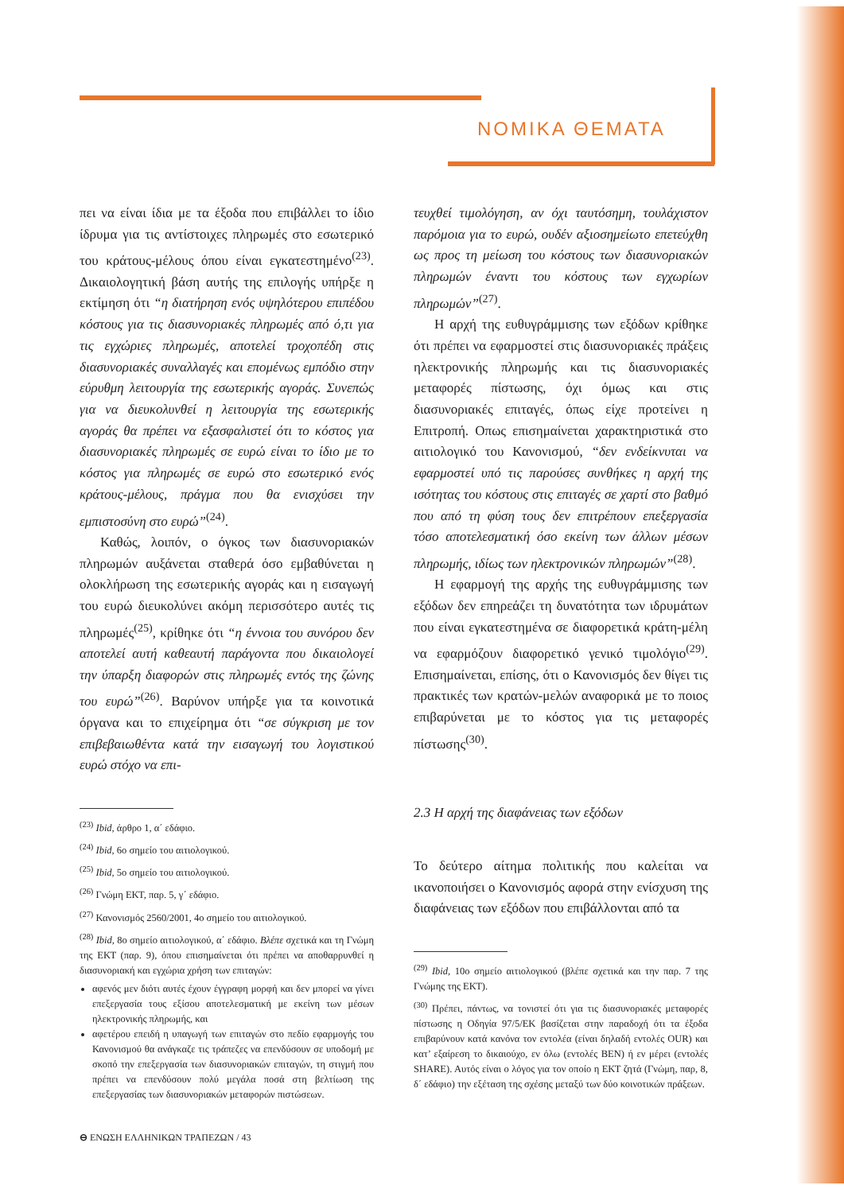ΝΟΜΙΚΑ ΘΕΜΑΤΑ
πει να είναι ίδια με τα έξοδα που επιβάλλει το ίδιο ίδρυμα για τις αντίστοιχες πληρωμές στο εσωτερικό του κράτους-μέλους όπου είναι εγκατεστημένο<sup>(23)</sup>. Δικαιολογητική βάση αυτής της επιλογής υπήρξε η εκτίμηση ότι “η διατήρηση ενός υψηλότερου επιπέδου κόστους για τις διασυνοριακές πληρωμές από ό,τι για τις εγχώριες πληρωμές, αποτελεί τροχοπέδη στις διασυνοριακές συναλλαγές και επομένως εμπόδιο στην εύρυθμη λειτουργία της εσωτερικής αγοράς. Συνεπώς για να διευκολυνθεί η λειτουργία της εσωτερικής αγοράς θα πρέπει να εξασφαλιστεί ότι το κόστος για διασυνοριακές πληρωμές σε ευρώ είναι το ίδιο με το κόστος για πληρωμές σε ευρώ στο εσωτερικό ενός κράτους-μέλους, πράγμα που θα ενισχύσει την εμπιστοσύνη στο ευρώ”<sup>(24)</sup>.
Καθώς, λοιπόν, ο όγκος των διασυνοριακών πληρωμών αυξάνεται σταθερά όσο εμβαθύνεται η ολοκλήρωση της εσωτερικής αγοράς και η εισαγωγή του ευρώ διευκολύνει ακόμη περισσότερο αυτές τις πληρωμές<sup>(25)</sup>, κρίθηκε ότι “η έννοια του συνόρου δεν αποτελεί αυτή καθεαυτή παράγοντα που δικαιολογεί την ύπαρξη διαφορών στις πληρωμές εντός της ζώνης του ευρώ”<sup>(26)</sup>. Βαρύνον υπήρξε για τα κοινοτικά όργανα και το επιχείρημα ότι “σε σύγκριση με τον επιβεβαιωθέντα κατά την εισαγωγή του λογιστικού ευρώ στόχο να επι-
<sup>(23)</sup> Ibid, άρθρο 1, α΄ εδάφιο.
<sup>(24)</sup> Ibid, 6ο σημείο του αιτιολογικού.
<sup>(25)</sup> Ibid, 5ο σημείο του αιτιολογικού.
<sup>(26)</sup> Γνώμη ΕΚΤ, παρ. 5, γ΄ εδάφιο.
<sup>(27)</sup> Κανονισμός 2560/2001, 4ο σημείο του αιτιολογικού.
<sup>(28)</sup> Ibid, 8ο σημείο αιτιολογικού, α΄ εδάφιο. Βλέπε σχετικά και τη Γνώμη της ΕΚΤ (παρ. 9), όπου επισημαίνεται ότι πρέπει να αποθαρρυνθεί η διασυνοριακή και εγχώρια χρήση των επιταγών:
αφενός μεν διότι αυτές έχουν έγγραφη μορφή και δεν μπορεί να γίνει επεξεργασία τους εξίσου αποτελεσματική με εκείνη των μέσων ηλεκτρονικής πληρωμής, και
αφετέρου επειδή η υπαγωγή των επιταγών στο πεδίο εφαρμογής του Κανονισμού θα ανάγκαζε τις τράπεζες να επενδύσουν σε υποδομή με σκοπό την επεξεργασία των διασυνοριακών επιταγών, τη στιγμή που πρέπει να επενδύσουν πολύ μεγάλα ποσά στη βελτίωση της επεξεργασίας των διασυνοριακών μεταφορών πιστώσεων.
τευχθεί τιμολόγηση, αν όχι ταυτόσημη, τουλάχιστον παρόμοια για το ευρώ, ουδέν αξιοσημείωτο επετεύχθη ως προς τη μείωση του κόστους των διασυνοριακών πληρωμών έναντι του κόστους των εγχωρίων πληρωμών”<sup>(27)</sup>.
Η αρχή της ευθυγράμμισης των εξόδων κρίθηκε ότι πρέπει να εφαρμοστεί στις διασυνοριακές πράξεις ηλεκτρονικής πληρωμής και τις διασυνοριακές μεταφορές πίστωσης, όχι όμως και στις διασυνοριακές επιταγές, όπως είχε προτείνει η Επιτροπή. Οπως επισημαίνεται χαρακτηριστικά στο αιτιολογικό του Κανονισμού, “δεν ενδείκνυται να εφαρμοστεί υπό τις παρούσες συνθήκες η αρχή της ισότητας του κόστους στις επιταγές σε χαρτί στο βαθμό που από τη φύση τους δεν επιτρέπουν επεξεργασία τόσο αποτελεσματική όσο εκείνη των άλλων μέσων πληρωμής, ιδίως των ηλεκτρονικών πληρωμών”<sup>(28)</sup>.
Η εφαρμογή της αρχής της ευθυγράμμισης των εξόδων δεν επηρεάζει τη δυνατότητα των ιδρυμάτων που είναι εγκατεστημένα σε διαφορετικά κράτη-μέλη να εφαρμόζουν διαφορετικό γενικό τιμολόγιο<sup>(29)</sup>. Επισημαίνεται, επίσης, ότι ο Κανονισμός δεν θίγει τις πρακτικές των κρατών-μελών αναφορικά με το ποιος επιβαρύνεται με το κόστος για τις μεταφορές πίστωσης<sup>(30)</sup>.
2.3 Η αρχή της διαφάνειας των εξόδων
Το δεύτερο αίτημα πολιτικής που καλείται να ικανοποιήσει ο Κανονισμός αφορά στην ενίσχυση της διαφάνειας των εξόδων που επιβάλλονται από τα
<sup>(29)</sup> Ibid, 10ο σημείο αιτιολογικού (βλέπε σχετικά και την παρ. 7 της Γνώμης της ΕΚΤ).
<sup>(30)</sup> Πρέπει, πάντως, να τονιστεί ότι για τις διασυνοριακές μεταφορές πίστωσης η Οδηγία 97/5/ΕΚ βασίζεται στην παραδοχή ότι τα έξοδα επιβαρύνουν κατά κανόνα τον εντολέα (είναι δηλαδή εντολές OUR) και κατ’ εξαίρεση το δικαιούχο, εν όλω (εντολές BEN) ή εν μέρει (εντολές SHARE). Αυτός είναι ο λόγος για τον οποίο η ΕΚΤ ζητά (Γνώμη, παρ, 8, δ΄ εδάφιο) την εξέταση της σχέσης μεταξύ των δύο κοινοτικών πράξεων.
⊖ ΕΝΩΣΗ ΕΛΛΗΝΙΚΩΝ ΤΡΑΠΕΖΩΝ / 43